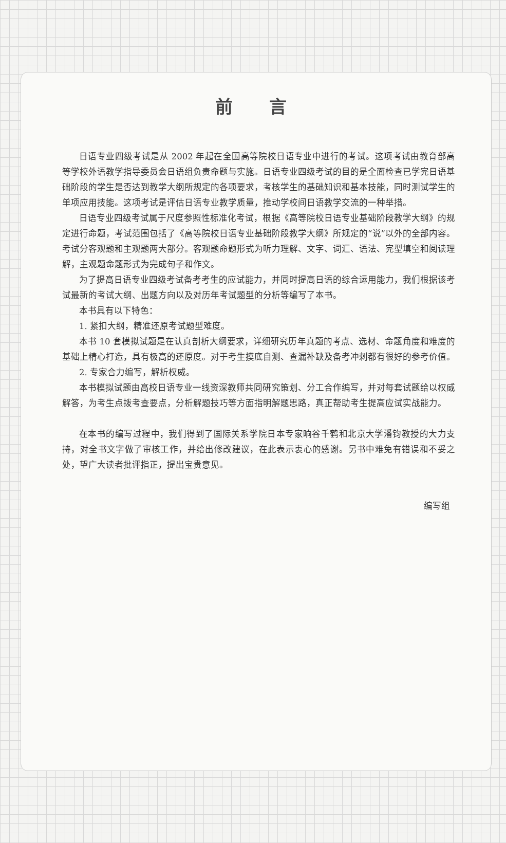前 言
日语专业四级考试是从 2002 年起在全国高等院校日语专业中进行的考试。这项考试由教育部高等学校外语教学指导委员会日语组负责命题与实施。日语专业四级考试的目的是全面检查已学完日语基础阶段的学生是否达到教学大纲所规定的各项要求，考核学生的基础知识和基本技能，同时测试学生的单项应用技能。这项考试是评估日语专业教学质量，推动学校间日语教学交流的一种举措。
日语专业四级考试属于尺度参照性标准化考试，根据《高等院校日语专业基础阶段教学大纲》的规定进行命题，考试范围包括了《高等院校日语专业基础阶段教学大纲》所规定的“说”以外的全部内容。考试分客观题和主观题两大部分。客观题命题形式为听力理解、文字、词汇、语法、完型填空和阅读理解，主观题命题形式为完成句子和作文。
为了提高日语专业四级考试备考考生的应试能力，并同时提高日语的综合运用能力，我们根据该考试最新的考试大纲、出题方向以及对历年考试题型的分析等编写了本书。
本书具有以下特色：
1. 紧扣大纲，精准还原考试题型难度。
本书 10 套模拟试题是在认真剖析大纲要求，详细研究历年真题的考点、选材、命题角度和难度的基础上精心打造，具有极高的还原度。对于考生摸底自测、查漏补缺及备考冲刺都有很好的参考价值。
2. 专家合力编写，解析权威。
本书模拟试题由高校日语专业一线资深教师共同研究策划、分工合作编写，并对每套试题给以权威解答，为考生点拨考查要点，分析解题技巧等方面指明解题思路，真正帮助考生提高应试实战能力。
在本书的编写过程中，我们得到了国际关系学院日本专家晌谷千鹤和北京大学潘钧教授的大力支持，对全书文字做了审核工作，并给出修改建议，在此表示衷心的感谢。另书中难免有错误和不妥之处，望广大读者批评指正，提出宝贵意见。
编写组